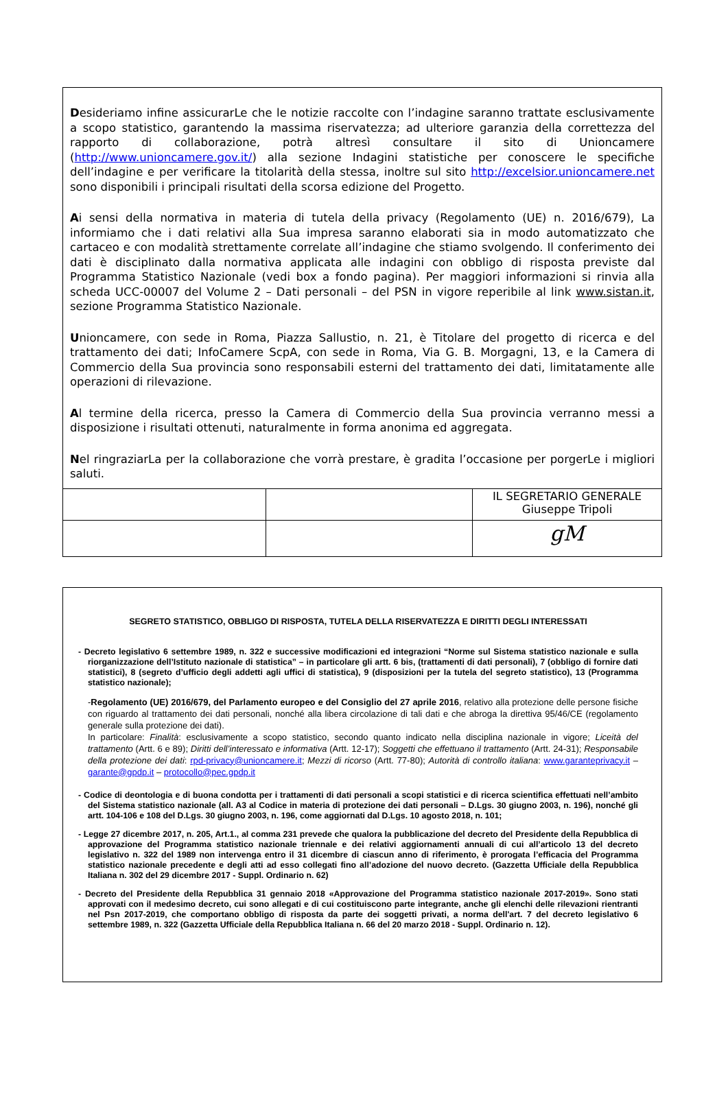Desideriamo infine assicurarLe che le notizie raccolte con l’indagine saranno trattate esclusivamente a scopo statistico, garantendo la massima riservatezza; ad ulteriore garanzia della correttezza del rapporto di collaborazione, potrà altresì consultare il sito di Unioncamere (http://www.unioncamere.gov.it/) alla sezione Indagini statistiche per conoscere le specifiche dell’indagine e per verificare la titolarità della stessa, inoltre sul sito http://excelsior.unioncamere.net sono disponibili i principali risultati della scorsa edizione del Progetto.
Ai sensi della normativa in materia di tutela della privacy (Regolamento (UE) n. 2016/679), La informiamo che i dati relativi alla Sua impresa saranno elaborati sia in modo automatizzato che cartaceo e con modalità strettamente correlate all’indagine che stiamo svolgendo. Il conferimento dei dati è disciplinato dalla normativa applicata alle indagini con obbligo di risposta previste dal Programma Statistico Nazionale (vedi box a fondo pagina). Per maggiori informazioni si rinvia alla scheda UCC-00007 del Volume 2 – Dati personali – del PSN in vigore reperibile al link www.sistan.it, sezione Programma Statistico Nazionale.
Unioncamere, con sede in Roma, Piazza Sallustio, n. 21, è Titolare del progetto di ricerca e del trattamento dei dati; InfoCamere ScpA, con sede in Roma, Via G. B. Morgagni, 13, e la Camera di Commercio della Sua provincia sono responsabili esterni del trattamento dei dati, limitatamente alle operazioni di rilevazione.
Al termine della ricerca, presso la Camera di Commercio della Sua provincia verranno messi a disposizione i risultati ottenuti, naturalmente in forma anonima ed aggregata.
Nel ringraziarLa per la collaborazione che vorrà prestare, è gradita l’occasione per porgerLe i migliori saluti.
| | | IL SEGRETARIO GENERALE Giuseppe Tripoli |
| | | gM |
SEGRETO STATISTICO, OBBLIGO DI RISPOSTA, TUTELA DELLA RISERVATEZZA E DIRITTI DEGLI INTERESSATI
- Decreto legislativo 6 settembre 1989, n. 322 e successive modificazioni ed integrazioni “Norme sul Sistema statistico nazionale e sulla riorganizzazione dell’Istituto nazionale di statistica” – in particolare gli artt. 6 bis, (trattamenti di dati personali), 7 (obbligo di fornire dati statistici), 8 (segreto d’ufficio degli addetti agli uffici di statistica), 9 (disposizioni per la tutela del segreto statistico), 13 (Programma statistico nazionale);
-Regolamento (UE) 2016/679, del Parlamento europeo e del Consiglio del 27 aprile 2016, relativo alla protezione delle persone fisiche con riguardo al trattamento dei dati personali, nonché alla libera circolazione di tali dati e che abroga la direttiva 95/46/CE (regolamento generale sulla protezione dei dati).
In particolare: Finalità: esclusivamente a scopo statistico, secondo quanto indicato nella disciplina nazionale in vigore; Liceità del trattamento (Artt. 6 e 89); Diritti dell’interessato e informativa (Artt. 12-17); Soggetti che effettuano il trattamento (Artt. 24-31); Responsabile della protezione dei dati: rpd-privacy@unioncamere.it; Mezzi di ricorso (Artt. 77-80); Autorità di controllo italiana: www.garanteprivacy.it – garante@gpdp.it – protocollo@pec.gpdp.it
- Codice di deontologia e di buona condotta per i trattamenti di dati personali a scopi statistici e di ricerca scientifica effettuati nell’ambito del Sistema statistico nazionale (all. A3 al Codice in materia di protezione dei dati personali – D.Lgs. 30 giugno 2003, n. 196), nonché gli artt. 104-106 e 108 del D.Lgs. 30 giugno 2003, n. 196, come aggiornati dal D.Lgs. 10 agosto 2018, n. 101;
- Legge 27 dicembre 2017, n. 205, Art.1., al comma 231 prevede che qualora la pubblicazione del decreto del Presidente della Repubblica di approvazione del Programma statistico nazionale triennale e dei relativi aggiornamenti annuali di cui all’articolo 13 del decreto legislativo n. 322 del 1989 non intervenga entro il 31 dicembre di ciascun anno di riferimento, è prorogata l’efficacia del Programma statistico nazionale precedente e degli atti ad esso collegati fino all’adozione del nuovo decreto. (Gazzetta Ufficiale della Repubblica Italiana n. 302 del 29 dicembre 2017 - Suppl. Ordinario n. 62)
- Decreto del Presidente della Repubblica 31 gennaio 2018 «Approvazione del Programma statistico nazionale 2017-2019». Sono stati approvati con il medesimo decreto, cui sono allegati e di cui costituiscono parte integrante, anche gli elenchi delle rilevazioni rientranti nel Psn 2017-2019, che comportano obbligo di risposta da parte dei soggetti privati, a norma dell'art. 7 del decreto legislativo 6 settembre 1989, n. 322 (Gazzetta Ufficiale della Repubblica Italiana n. 66 del 20 marzo 2018 - Suppl. Ordinario n. 12).